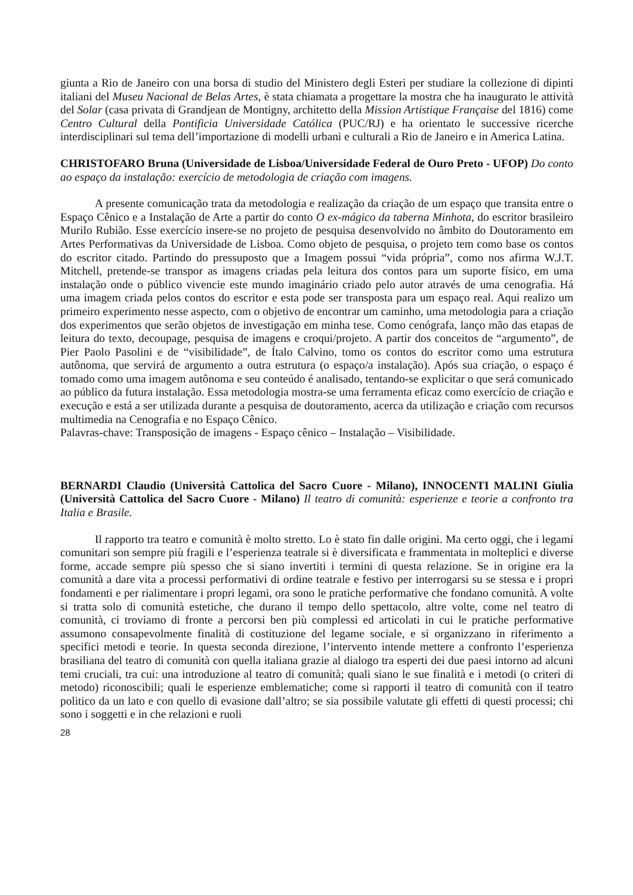giunta a Rio de Janeiro con una borsa di studio del Ministero degli Esteri per studiare la collezione di dipinti italiani del Museu Nacional de Belas Artes, è stata chiamata a progettare la mostra che ha inaugurato le attività del Solar (casa privata di Grandjean de Montigny, architetto della Mission Artistique Française del 1816) come Centro Cultural della Pontificia Universidade Católica (PUC/RJ) e ha orientato le successive ricerche interdisciplinari sul tema dell’importazione di modelli urbani e culturali a Rio de Janeiro e in America Latina.
CHRISTOFARO Bruna (Universidade de Lisboa/Universidade Federal de Ouro Preto - UFOP) Do conto ao espaço da instalação: exercício de metodologia de criação com imagens.
A presente comunicação trata da metodologia e realização da criação de um espaço que transita entre o Espaço Cênico e a Instalação de Arte a partir do conto O ex-mágico da taberna Minhota, do escritor brasileiro Murilo Rubião. Esse exercício insere-se no projeto de pesquisa desenvolvido no âmbito do Doutoramento em Artes Performativas da Universidade de Lisboa. Como objeto de pesquisa, o projeto tem como base os contos do escritor citado. Partindo do pressuposto que a Imagem possui “vida própria”, como nos afirma W.J.T. Mitchell, pretende-se transpor as imagens criadas pela leitura dos contos para um suporte físico, em uma instalação onde o público vivencie este mundo imaginário criado pelo autor através de uma cenografia. Há uma imagem criada pelos contos do escritor e esta pode ser transposta para um espaço real. Aqui realizo um primeiro experimento nesse aspecto, com o objetivo de encontrar um caminho, uma metodologia para a criação dos experimentos que serão objetos de investigação em minha tese. Como cenógrafa, lanço mão das etapas de leitura do texto, decoupage, pesquisa de imagens e croqui/projeto. A partir dos conceitos de “argumento”, de Pier Paolo Pasolini e de “visibilidade”, de Ítalo Calvino, tomo os contos do escritor como uma estrutura autônoma, que servirá de argumento a outra estrutura (o espaço/a instalação). Após sua criação, o espaço é tomado como uma imagem autônoma e seu conteúdo é analisado, tentando-se explicitar o que será comunicado ao público da futura instalação. Essa metodologia mostra-se uma ferramenta eficaz como exercício de criação e execução e está a ser utilizada durante a pesquisa de doutoramento, acerca da utilização e criação com recursos multimedia na Cenografia e no Espaço Cênico.
Palavras-chave: Transposição de imagens - Espaço cênico – Instalação – Visibilidade.
BERNARDI Claudio (Università Cattolica del Sacro Cuore - Milano), INNOCENTI MALINI Giulia (Università Cattolica del Sacro Cuore - Milano) Il teatro di comunità: esperienze e teorie a confronto tra Italia e Brasile.
Il rapporto tra teatro e comunità è molto stretto. Lo è stato fin dalle origini. Ma certo oggi, che i legami comunitari son sempre più fragili e l’esperienza teatrale si è diversificata e frammentata in molteplici e diverse forme, accade sempre più spesso che si siano invertiti i termini di questa relazione. Se in origine era la comunità a dare vita a processi performativi di ordine teatrale e festivo per interrogarsi su se stessa e i propri fondamenti e per rialimentare i propri legami, ora sono le pratiche performative che fondano comunità. A volte si tratta solo di comunità estetiche, che durano il tempo dello spettacolo, altre volte, come nel teatro di comunità, ci troviamo di fronte a percorsi ben più complessi ed articolati in cui le pratiche performative assumono consapevolmente finalità di costituzione del legame sociale, e si organizzano in riferimento a specifici metodi e teorie. In questa seconda direzione, l’intervento intende mettere a confronto l’esperienza brasiliana del teatro di comunità con quella italiana grazie al dialogo tra esperti dei due paesi intorno ad alcuni temi cruciali, tra cui: una introduzione al teatro di comunità; quali siano le sue finalità e i metodi (o criteri di metodo) riconoscibili; quali le esperienze emblematiche; come si rapporti il teatro di comunità con il teatro politico da un lato e con quello di evasione dall’altro; se sia possibile valutate gli effetti di questi processi; chi sono i soggetti e in che relazioni e ruoli
28